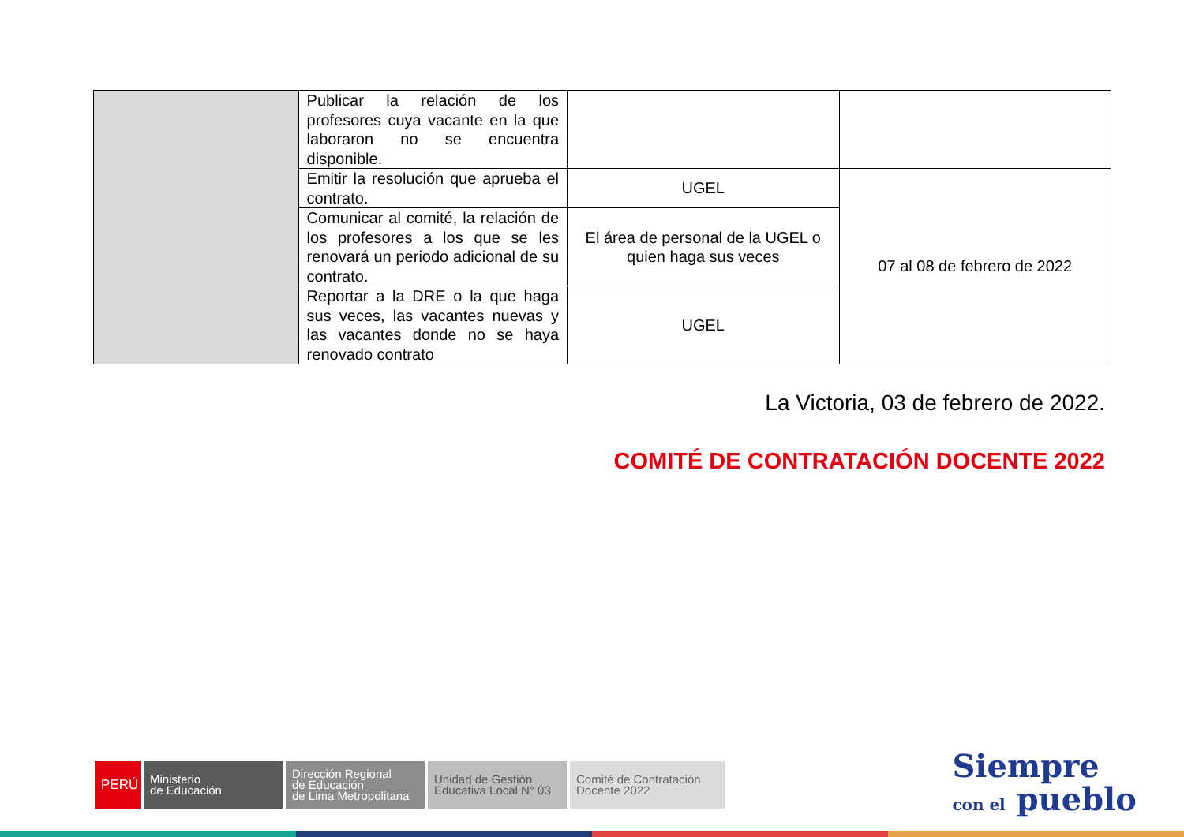| | Publicar la relación de los profesores cuya vacante en la que laboraron no se encuentra disponible. | | |
| | Emitir la resolución que aprueba el contrato. | UGEL | 07 al 08 de febrero de 2022 |
| | Comunicar al comité, la relación de los profesores a los que se les renovará un periodo adicional de su contrato. | El área de personal de la UGEL o quien haga sus veces | |
| | Reportar a la DRE o la que haga sus veces, las vacantes nuevas y las vacantes donde no se haya renovado contrato | UGEL | |
La Victoria, 03 de febrero de 2022.
COMITÉ DE CONTRATACIÓN DOCENTE 2022
PERÚ Ministerio
de Educación
Dirección Regional
de Educación
de Lima Metropolitana
Unidad de Gestión
Educativa Local N° 03
Comité de Contratación
Docente 2022
Siempre
con el pueblo